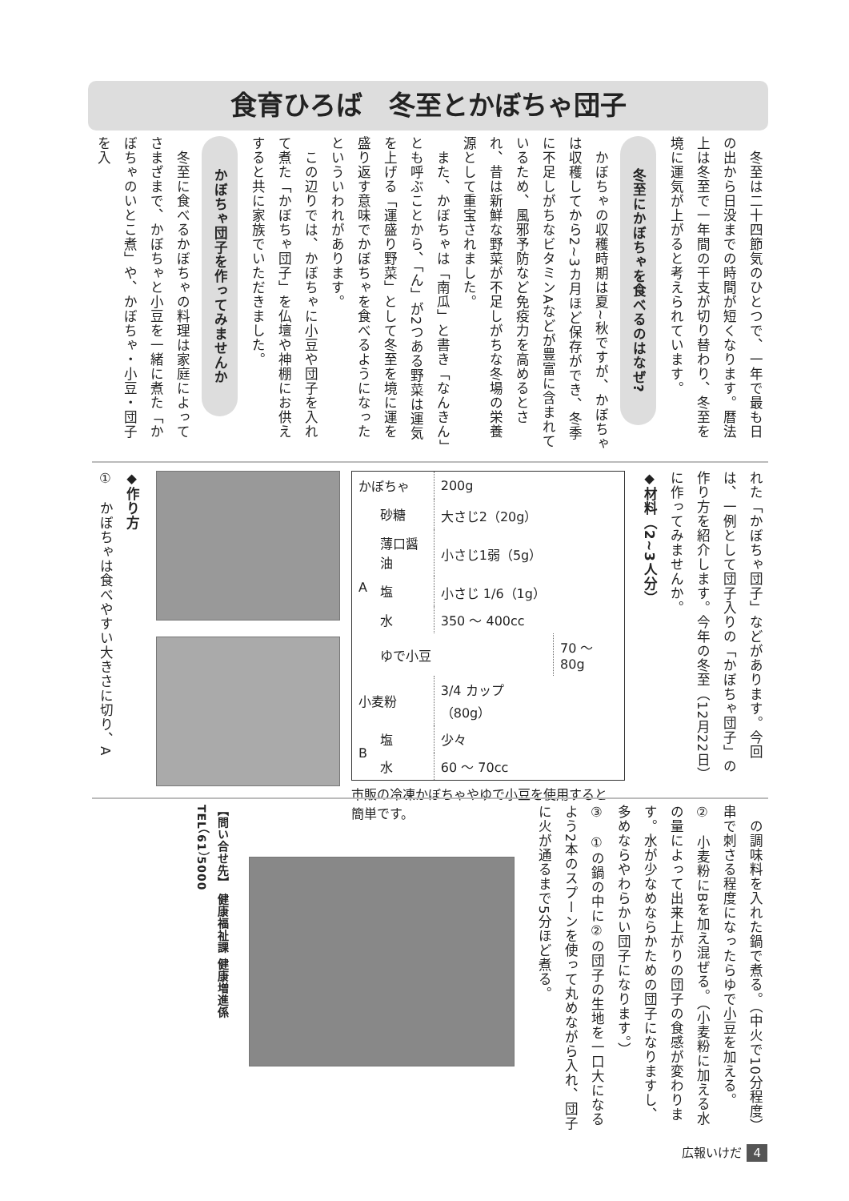食育ひろば　冬至とかぼちゃ団子
　冬至は二十四節気のひとつで、一年で最も日の出から日没までの時間が短くなります。暦法上は冬至で一年間の干支が切り替わり、冬至を境に運気が上がると考えられています。
冬至にかぼちゃを食べるのはなぜ?
　かぼちゃの収穫時期は夏~秋ですが、かぼちゃは収穫してから2~3カ月ほど保存ができ、冬季に不足しがちなビタミンAなどが豊富に含まれているため、風邪予防など免疫力を高めるとされ、昔は新鮮な野菜が不足しがちな冬場の栄養源として重宝されました。
　また、かぼちゃは「南瓜」と書き「なんきん」とも呼ぶことから、「ん」が2つある野菜は運気を上げる「運盛り野菜」として冬至を境に運を盛り返す意味でかぼちゃを食べるようになったといういわれがあります。
　この辺りでは、かぼちゃに小豆や団子を入れて煮た「かぼちゃ団子」を仏壇や神棚にお供えすると共に家族でいただきました。
かぼちゃ団子を作ってみませんか
　冬至に食べるかぼちゃの料理は家庭によってさまざまで、かぼちゃと小豆を一緒に煮た「かぼちゃのいとこ煮」や、かぼちゃ・小豆・団子を入
れた「かぼちゃ団子」などがあります。今回は、一例として団子入りの「かぼちゃ団子」の作り方を紹介します。今年の冬至（12月22日）に作ってみませんか。
◆材料（2~3人分）
| かぼちゃ | | 200g | |
| A | 砂糖 | 大さじ2（20g） | |
| | 薄口醤油 | 小さじ1弱（5g） | |
| | 塩 | 小さじ 1/6（1g） | |
| | 水 | 350 ～ 400cc | |
| | ゆで小豆 | | 70 ～ 80g |
| 小麦粉 | | 3/4 カップ（80g） | |
| B | 塩 | 少々 | |
| | 水 | 60 ～ 70cc | |
市販の冷凍かぼちゃやゆで小豆を使用すると簡単です。
◆作り方
①　かぼちゃは食べやすい大きさに切り、A
　の調味料を入れた鍋で煮る。（中火で10分程度）串で刺さる程度になったらゆで小豆を加える。
②　小麦粉にBを加え混ぜる。（小麦粉に加える水の量によって出来上がりの団子の食感が変わります。水が少なめならかための団子になりますし、多めならやわらかい団子になります。）
③　①の鍋の中に②の団子の生地を一口大になるよう2本のスプーンを使って丸めながら入れ、団子に火が通るまで5分ほど煮る。
【問い合せ先】 健康福祉課 健康増進係
TEL（61）5000
広報いけだ 4